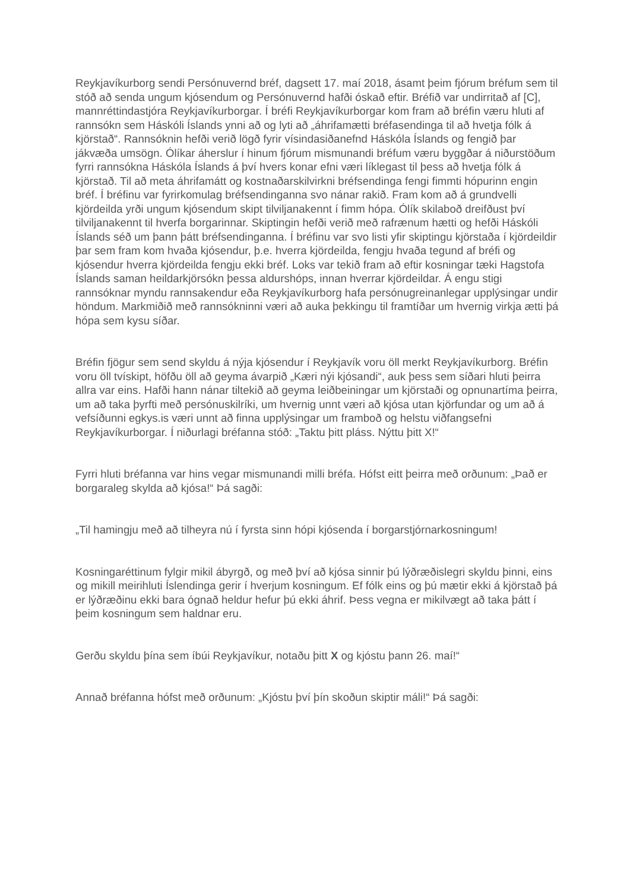Reykjavíkurborg sendi Persónuvernd bréf, dagsett 17. maí 2018, ásamt þeim fjórum bréfum sem til stóð að senda ungum kjósendum og Persónuvernd hafði óskað eftir. Bréfið var undirritað af [C], mannréttindastjóra Reykjavíkurborgar. Í bréfi Reykjavíkurborgar kom fram að bréfin væru hluti af rannsókn sem Háskóli Íslands ynni að og lyti að „áhrifamætti bréfasendinga til að hvetja fólk á kjörstað“. Rannsóknin hefði verið lögð fyrir vísindasiðanefnd Háskóla Íslands og fengið þar jákvæða umsögn. Ólíkar áherslur í hinum fjórum mismunandi bréfum væru byggðar á niðurstöðum fyrri rannsókna Háskóla Íslands á því hvers konar efni væri líklegast til þess að hvetja fólk á kjörstað. Til að meta áhrifamátt og kostnaðarskilvirkni bréfsendinga fengi fimmti hópurinn engin bréf. Í bréfinu var fyrirkomulag bréfsendinganna svo nánar rakið. Fram kom að á grundvelli kjördeilda yrði ungum kjósendum skipt tilviljanakennt í fimm hópa. Ólík skilaboð dreifðust því tilviljanakennt til hverfa borgarinnar. Skiptingin hefði verið með rafrænum hætti og hefði Háskóli Íslands séð um þann þátt bréfsendinganna. Í bréfinu var svo listi yfir skiptingu kjörstaða í kjördeildir þar sem fram kom hvaða kjósendur, þ.e. hverra kjördeilda, fengju hvaða tegund af bréfi og kjósendur hverra kjördeilda fengju ekki bréf. Loks var tekið fram að eftir kosningar tæki Hagstofa Íslands saman heildarkjörsókn þessa aldurshóps, innan hverrar kjördeildar. Á engu stigi rannsóknar myndu rannsakendur eða Reykjavíkurborg hafa persónugreinanlegar upplýsingar undir höndum. Markmiðið með rannsókninni væri að auka þekkingu til framtíðar um hvernig virkja ætti þá hópa sem kysu síðar.
Bréfin fjögur sem send skyldu á nýja kjósendur í Reykjavík voru öll merkt Reykjavíkurborg. Bréfin voru öll tvískipt, höfðu öll að geyma ávarpið „Kæri nýi kjósandi“, auk þess sem síðari hluti þeirra allra var eins. Hafði hann nánar tiltekið að geyma leiðbeiningar um kjörstaði og opnunartíma þeirra, um að taka þyrfti með persónuskilríki, um hvernig unnt væri að kjósa utan kjörfundar og um að á vefsíðunni egkys.is væri unnt að finna upplýsingar um framboð og helstu viðfangsefni Reykjavíkurborgar. Í niðurlagi bréfanna stóð: „Taktu þitt pláss. Nýttu þitt X!“
Fyrri hluti bréfanna var hins vegar mismunandi milli bréfa. Hófst eitt þeirra með orðunum: „Það er borgaraleg skylda að kjósa!“ Þá sagði:
„Til hamingju með að tilheyra nú í fyrsta sinn hópi kjósenda í borgarstjórnarkosningum!
Kosningaréttinum fylgir mikil ábyrgð, og með því að kjósa sinnir þú lýðræðislegri skyldu þinni, eins og mikill meirihluti Íslendinga gerir í hverjum kosningum. Ef fólk eins og þú mætir ekki á kjörstað þá er lýðræðinu ekki bara ógnað heldur hefur þú ekki áhrif. Þess vegna er mikilvægt að taka þátt í þeim kosningum sem haldnar eru.
Gerðu skyldu þína sem íbúi Reykjavíkur, notaðu þitt X og kjóstu þann 26. maí!“
Annað bréfanna hófst með orðunum: „Kjóstu því þín skoðun skiptir máli!“ Þá sagði: